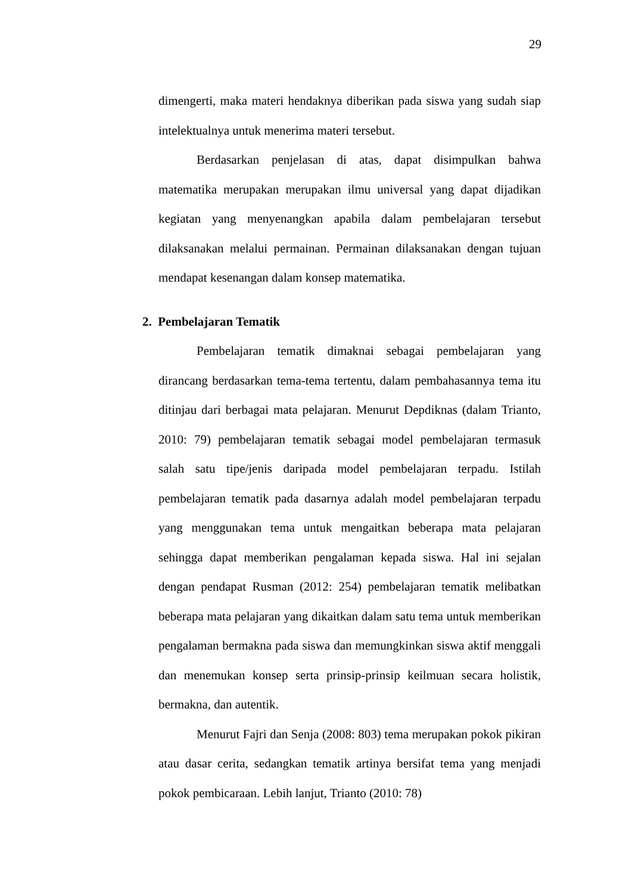29
dimengerti, maka materi hendaknya diberikan pada siswa yang sudah siap intelektualnya untuk menerima materi tersebut.
Berdasarkan penjelasan di atas, dapat disimpulkan bahwa matematika merupakan merupakan ilmu universal yang dapat dijadikan kegiatan yang menyenangkan apabila dalam pembelajaran tersebut dilaksanakan melalui permainan. Permainan dilaksanakan dengan tujuan mendapat kesenangan dalam konsep matematika.
2. Pembelajaran Tematik
Pembelajaran tematik dimaknai sebagai pembelajaran yang dirancang berdasarkan tema-tema tertentu, dalam pembahasannya tema itu ditinjau dari berbagai mata pelajaran. Menurut Depdiknas (dalam Trianto, 2010: 79) pembelajaran tematik sebagai model pembelajaran termasuk salah satu tipe/jenis daripada model pembelajaran terpadu. Istilah pembelajaran tematik pada dasarnya adalah model pembelajaran terpadu yang menggunakan tema untuk mengaitkan beberapa mata pelajaran sehingga dapat memberikan pengalaman kepada siswa. Hal ini sejalan dengan pendapat Rusman (2012: 254) pembelajaran tematik melibatkan beberapa mata pelajaran yang dikaitkan dalam satu tema untuk memberikan pengalaman bermakna pada siswa dan memungkinkan siswa aktif menggali dan menemukan konsep serta prinsip-prinsip keilmuan secara holistik, bermakna, dan autentik.
Menurut Fajri dan Senja (2008: 803) tema merupakan pokok pikiran atau dasar cerita, sedangkan tematik artinya bersifat tema yang menjadi pokok pembicaraan. Lebih lanjut, Trianto (2010: 78)